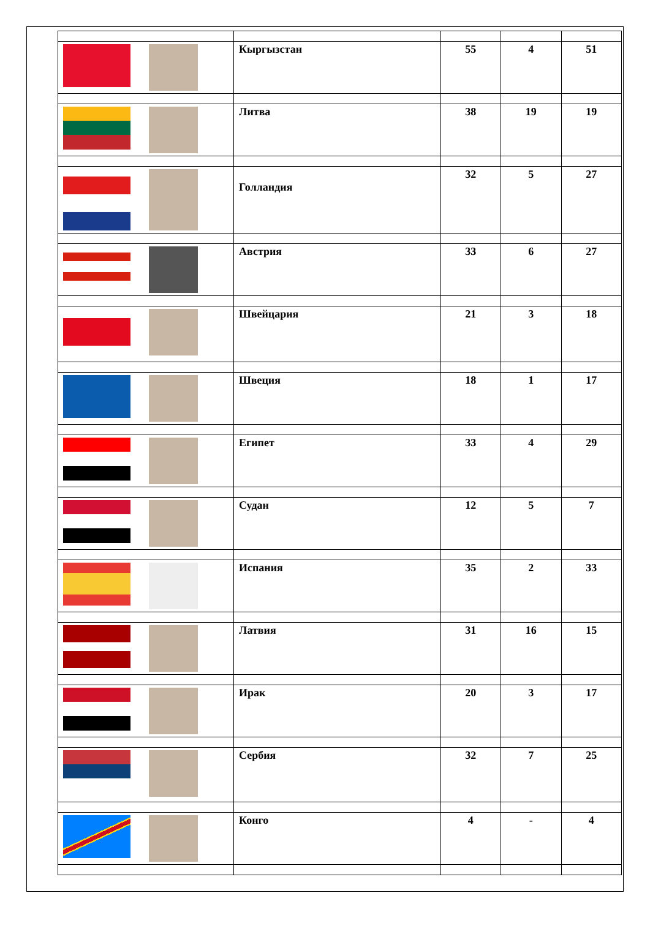| | Кыргызстан | 55 | 4 | 51 |
| | Литва | 38 | 19 | 19 |
| | Голландия | 32 | 5 | 27 |
| | Австрия | 33 | 6 | 27 |
| | Швейцария | 21 | 3 | 18 |
| | Швеция | 18 | 1 | 17 |
| | Египет | 33 | 4 | 29 |
| | Судан | 12 | 5 | 7 |
| | Испания | 35 | 2 | 33 |
| | Латвия | 31 | 16 | 15 |
| | Ирак | 20 | 3 | 17 |
| | Сербия | 32 | 7 | 25 |
| | Конго | 4 | - | 4 |